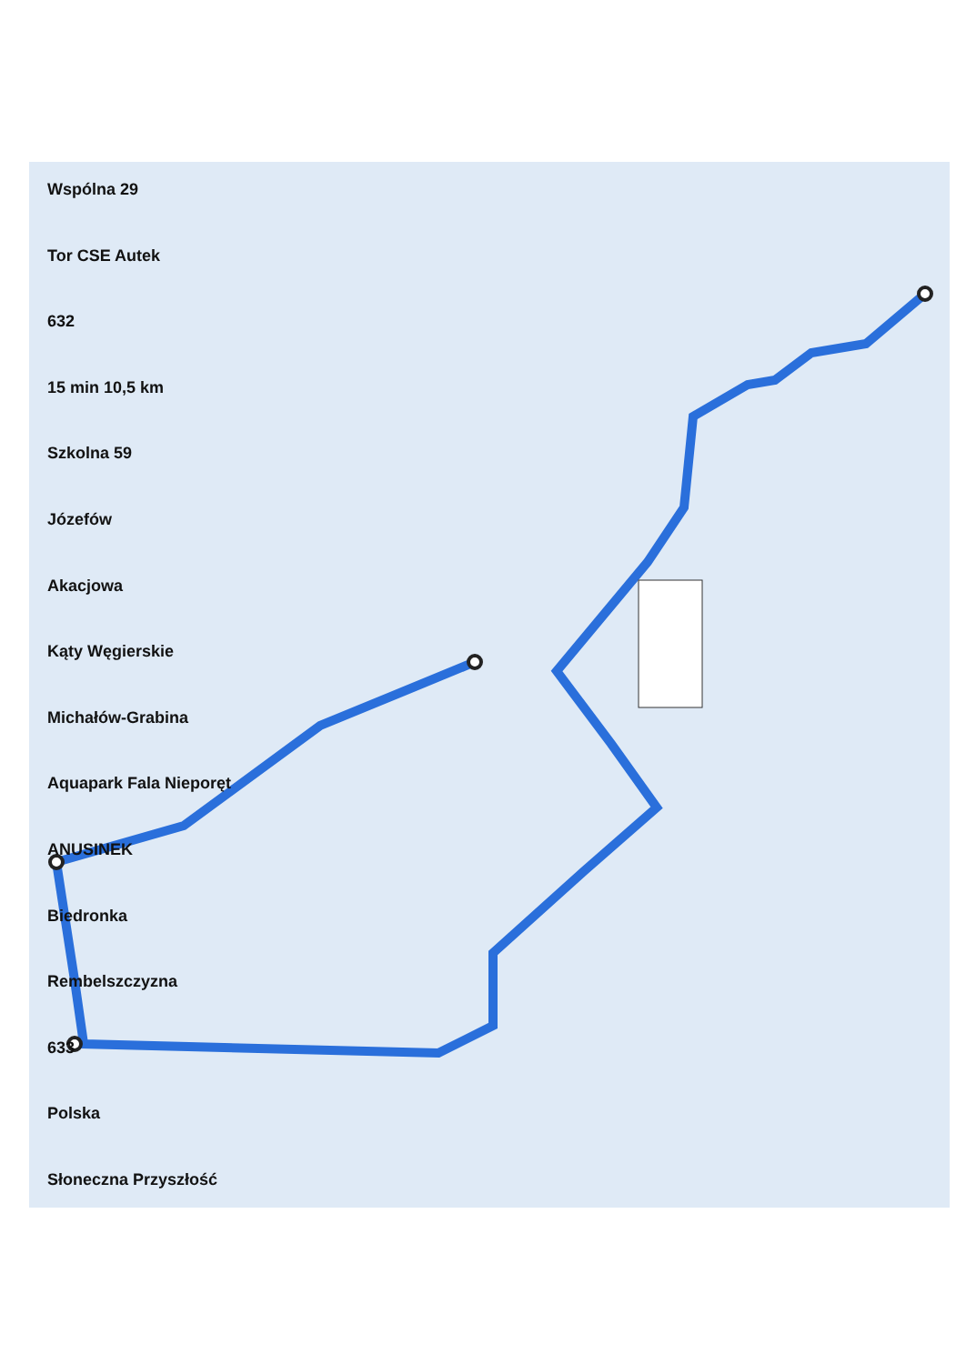Wspólna 29
Tor CSE Autek
632
15 min 10,5 km
Szkolna 59
Józefów
Akacjowa
Kąty Węgierskie
Michałów-Grabina
Aquapark Fala Nieporęt
ANUSINEK
Biedronka
Rembelszczyzna
633
Polska
Słoneczna Przyszłość